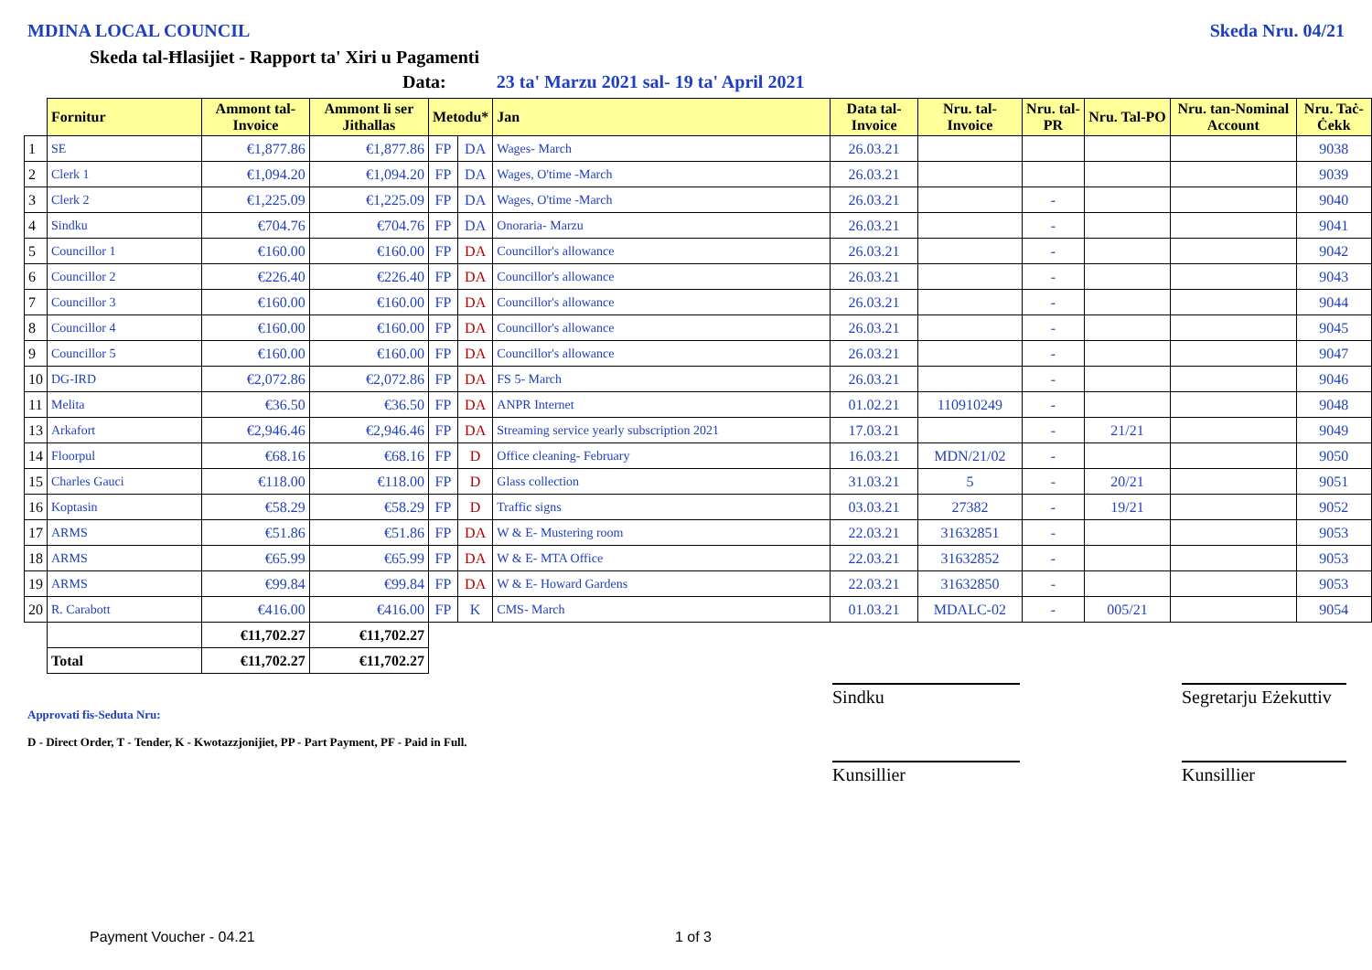MDINA LOCAL COUNCIL Skeda Nru. 04/21
Skeda tal-Ħlasijiet - Rapport ta' Xiri u Pagamenti
Data: 23 ta' Marzu 2021 sal- 19 ta' April 2021
| | Fornitur | Ammont tal-Invoice | Ammont li ser Jithallas | Metodu* | | Jan | Data tal-Invoice | Nru. tal-Invoice | Nru. tal-PR | Nru. Tal-PO | Nru. tan-Nominal Account | Nru. Taċ-Ċekk |
| --- | --- | --- | --- | --- | --- | --- | --- | --- | --- | --- | --- | --- |
| 1 | SE | €1,877.86 | €1,877.86 | FP | DA | Wages- March | 26.03.21 | | | | | 9038 |
| 2 | Clerk 1 | €1,094.20 | €1,094.20 | FP | DA | Wages, O'time -March | 26.03.21 | | | | | 9039 |
| 3 | Clerk 2 | €1,225.09 | €1,225.09 | FP | DA | Wages, O'time -March | 26.03.21 | | - | | | 9040 |
| 4 | Sindku | €704.76 | €704.76 | FP | DA | Onoraria- Marzu | 26.03.21 | | - | | | 9041 |
| 5 | Councillor 1 | €160.00 | €160.00 | FP | DA | Councillor's allowance | 26.03.21 | | - | | | 9042 |
| 6 | Councillor 2 | €226.40 | €226.40 | FP | DA | Councillor's allowance | 26.03.21 | | - | | | 9043 |
| 7 | Councillor 3 | €160.00 | €160.00 | FP | DA | Councillor's allowance | 26.03.21 | | - | | | 9044 |
| 8 | Councillor 4 | €160.00 | €160.00 | FP | DA | Councillor's allowance | 26.03.21 | | - | | | 9045 |
| 9 | Councillor 5 | €160.00 | €160.00 | FP | DA | Councillor's allowance | 26.03.21 | | - | | | 9047 |
| 10 | DG-IRD | €2,072.86 | €2,072.86 | FP | DA | FS 5- March | 26.03.21 | | - | | | 9046 |
| 11 | Melita | €36.50 | €36.50 | FP | DA | ANPR Internet | 01.02.21 | 110910249 | - | | | 9048 |
| 13 | Arkafort | €2,946.46 | €2,946.46 | FP | DA | Streaming service yearly subscription 2021 | 17.03.21 | | - | 21/21 | | 9049 |
| 14 | Floorpul | €68.16 | €68.16 | FP | D | Office cleaning- February | 16.03.21 | MDN/21/02 | - | | | 9050 |
| 15 | Charles Gauci | €118.00 | €118.00 | FP | D | Glass collection | 31.03.21 | 5 | - | 20/21 | | 9051 |
| 16 | Koptasin | €58.29 | €58.29 | FP | D | Traffic signs | 03.03.21 | 27382 | - | 19/21 | | 9052 |
| 17 | ARMS | €51.86 | €51.86 | FP | DA | W & E- Mustering room | 22.03.21 | 31632851 | - | | | 9053 |
| 18 | ARMS | €65.99 | €65.99 | FP | DA | W & E- MTA Office | 22.03.21 | 31632852 | - | | | 9053 |
| 19 | ARMS | €99.84 | €99.84 | FP | DA | W & E- Howard Gardens | 22.03.21 | 31632850 | - | | | 9053 |
| 20 | R. Carabott | €416.00 | €416.00 | FP | K | CMS- March | 01.03.21 | MDALC-02 | - | 005/21 | | 9054 |
| | | €11,702.27 | €11,702.27 | | | | | | | | | |
| | Total | €11,702.27 | €11,702.27 | | | | | | | | | |
Sindku Segretarju Eżekuttiv
Approvati fis-Seduta Nru:
D - Direct Order, T - Tender, K - Kwotazzjonijiet, PP - Part Payment, PF - Paid in Full.
Kunsillier Kunsillier
Payment Voucher - 04.21 1 of 3